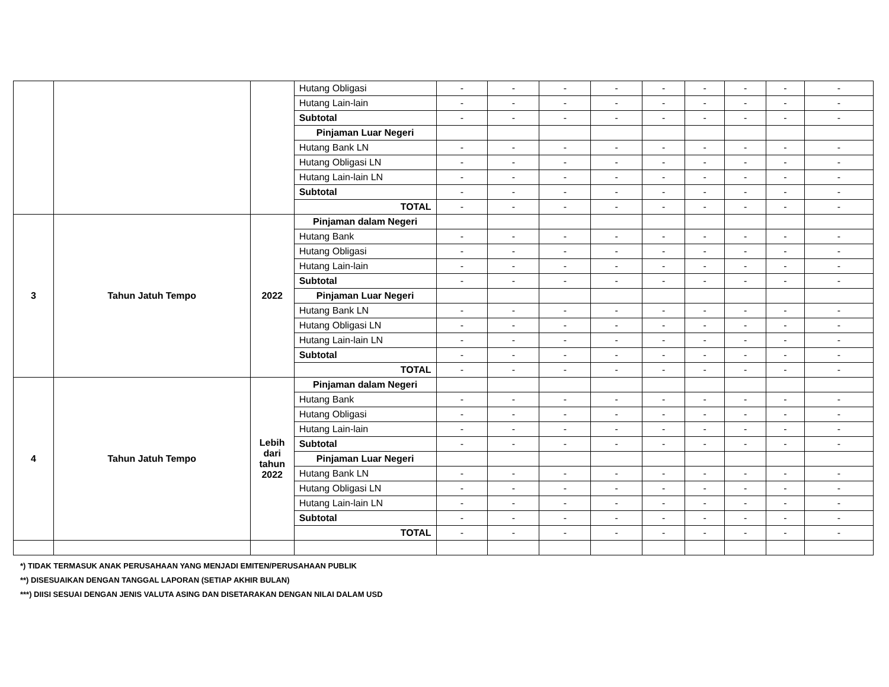| | | | Hutang Obligasi | - | - | - | - | - | - | - | - | - |
| | | | Hutang Lain-lain | - | - | - | - | - | - | - | - | - |
| | | | Subtotal | - | - | - | - | - | - | - | - | - |
| | | | Pinjaman Luar Negeri | | | | | | | | | |
| | | | Hutang Bank LN | - | - | - | - | - | - | - | - | - |
| | | | Hutang Obligasi LN | - | - | - | - | - | - | - | - | - |
| | | | Hutang Lain-lain LN | - | - | - | - | - | - | - | - | - |
| | | | Subtotal | - | - | - | - | - | - | - | - | - |
| | | | TOTAL | - | - | - | - | - | - | - | - | - |
| 3 | Tahun Jatuh Tempo | 2022 | Pinjaman dalam Negeri | | | | | | | | | |
| | | | Hutang Bank | - | - | - | - | - | - | - | - | - |
| | | | Hutang Obligasi | - | - | - | - | - | - | - | - | - |
| | | | Hutang Lain-lain | - | - | - | - | - | - | - | - | - |
| | | | Subtotal | - | - | - | - | - | - | - | - | - |
| | | | Pinjaman Luar Negeri | | | | | | | | | |
| | | | Hutang Bank LN | - | - | - | - | - | - | - | - | - |
| | | | Hutang Obligasi LN | - | - | - | - | - | - | - | - | - |
| | | | Hutang Lain-lain LN | - | - | - | - | - | - | - | - | - |
| | | | Subtotal | - | - | - | - | - | - | - | - | - |
| | | | TOTAL | - | - | - | - | - | - | - | - | - |
| 4 | Tahun Jatuh Tempo | Lebih dari tahun 2022 | Pinjaman dalam Negeri | | | | | | | | | |
| | | | Hutang Bank | - | - | - | - | - | - | - | - | - |
| | | | Hutang Obligasi | - | - | - | - | - | - | - | - | - |
| | | | Hutang Lain-lain | - | - | - | - | - | - | - | - | - |
| | | | Subtotal | - | - | - | - | - | - | - | - | - |
| | | | Pinjaman Luar Negeri | | | | | | | | | |
| | | | Hutang Bank LN | - | - | - | - | - | - | - | - | - |
| | | | Hutang Obligasi LN | - | - | - | - | - | - | - | - | - |
| | | | Hutang Lain-lain LN | - | - | - | - | - | - | - | - | - |
| | | | Subtotal | - | - | - | - | - | - | - | - | - |
| | | | TOTAL | - | - | - | - | - | - | - | - | - |
*) TIDAK TERMASUK ANAK PERUSAHAAN YANG MENJADI EMITEN/PERUSAHAAN PUBLIK
**) DISESUAIKAN DENGAN TANGGAL LAPORAN (SETIAP AKHIR BULAN)
***) DIISI SESUAI DENGAN JENIS VALUTA ASING DAN DISETARAKAN DENGAN NILAI DALAM USD